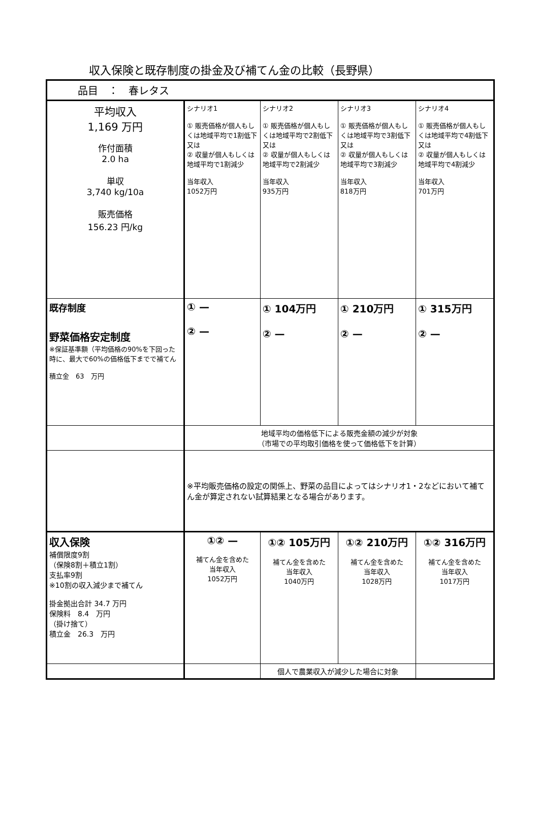収入保険と既存制度の掛金及び補てん金の比較（長野県）
| 品目 ： 春レタス | | | | |
| 平均収入 1,169 万円 作付面積 2.0 ha 単収 3,740 kg/10a 販売価格 156.23 円/kg | シナリオ1 ① 販売価格が個人もしくは地域平均で1割低下 又は ② 収量が個人もしくは地域平均で1割減少 当年収入 1052万円 | シナリオ2 ① 販売価格が個人もしくは地域平均で2割低下 又は ② 収量が個人もしくは地域平均で2割減少 当年収入 935万円 | シナリオ3 ① 販売価格が個人もしくは地域平均で3割低下 又は ② 収量が個人もしくは地域平均で3割減少 当年収入 818万円 | シナリオ4 ① 販売価格が個人もしくは地域平均で4割低下 又は ② 収量が個人もしくは地域平均で4割減少 当年収入 701万円 |
| 既存制度 野菜価格安定制度 ※保証基準額（平均価格の90%を下回った時に、最大で60%の価格低下までで補てん 積立金 63 万円 | ① — ② — | ① 104万円 ② — | ① 210万円 ② — | ① 315万円 ② — |
| | 地域平均の価格低下による販売金額の減少が対象 （市場での平均取引価格を使って価格低下を計算） | | | |
| | ※平均販売価格の設定の関係上、野菜の品目によってはシナリオ1・2などにおいて補てん金が算定されない試算結果となる場合があります。 | | | |
| 収入保険 補償限度9割 （保険8割＋積立1割） 支払率9割 ※10割の収入減少まで補てん 掛金拠出合計 34.7 万円 保険料 8.4 万円 （掛け捨て） 積立金 26.3 万円 | ①② — 補てん金を含めた 当年収入 1052万円 | ①② 105万円 補てん金を含めた 当年収入 1040万円 | ①② 210万円 補てん金を含めた 当年収入 1028万円 | ①② 316万円 補てん金を含めた 当年収入 1017万円 |
| | | 個人で農業収入が減少した場合に対象 | | |